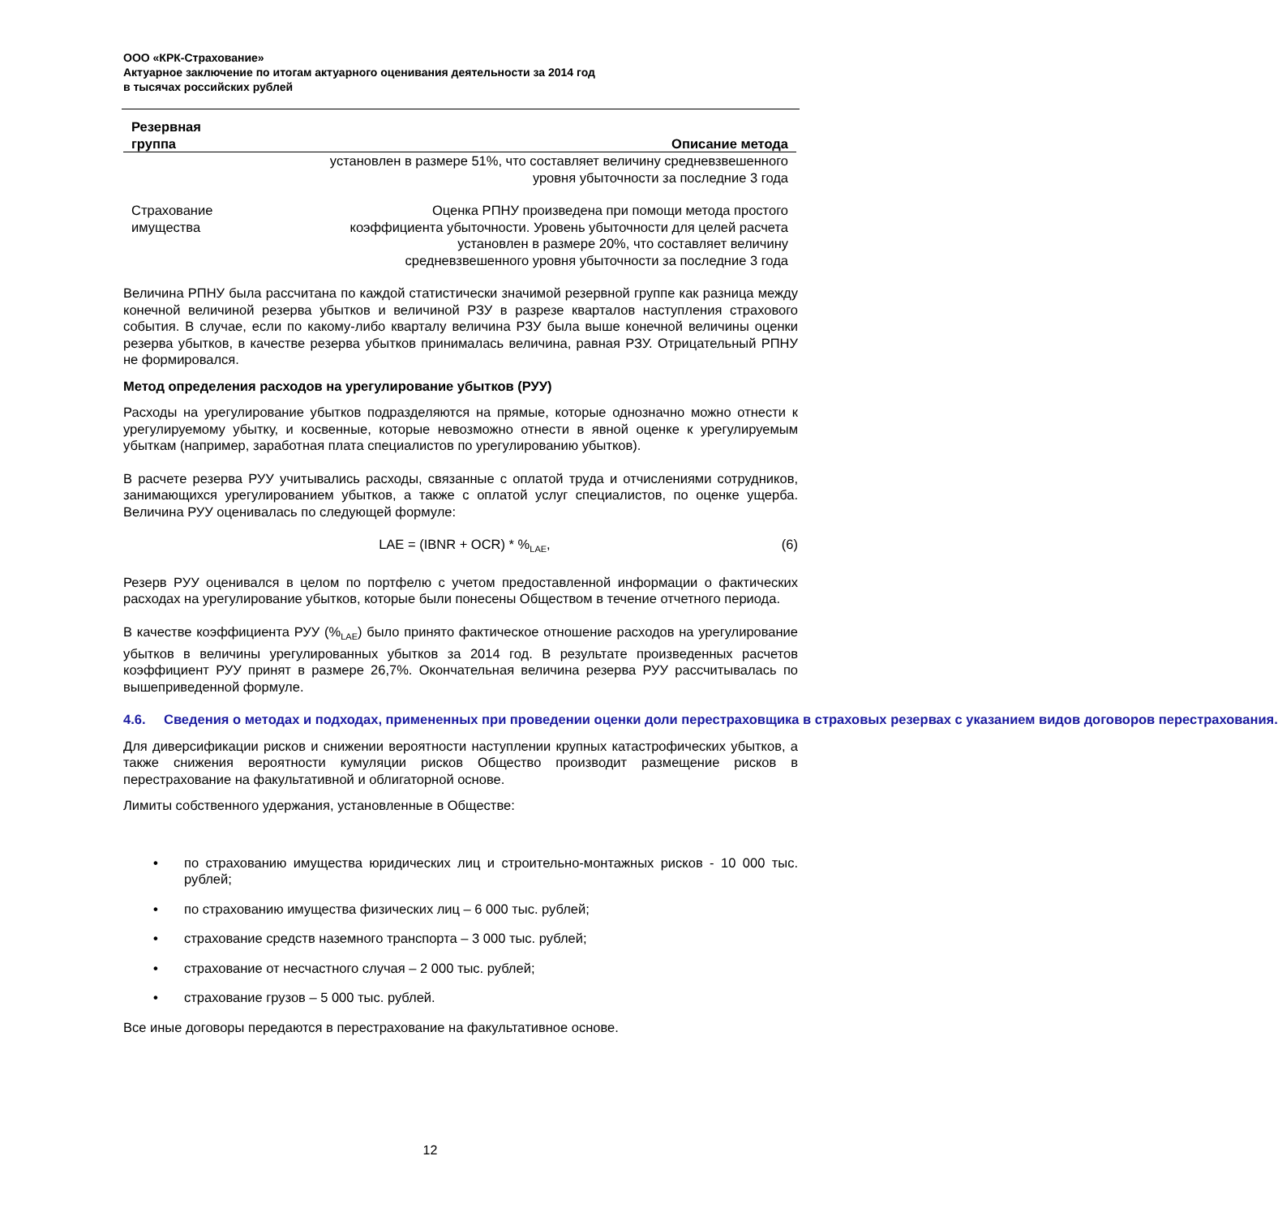ООО «КРК-Страхование»
Актуарное заключение по итогам актуарного оценивания деятельности за 2014 год
в тысячах российских рублей
| Резервная группа | Описание метода |
| --- | --- |
| | установлен в размере 51%, что составляет величину средневзвешенного уровня убыточности за последние 3 года |
| Страхование имущества | Оценка РПНУ произведена при помощи метода простого коэффициента убыточности. Уровень убыточности для целей расчета установлен в размере 20%, что составляет величину средневзвешенного уровня убыточности за последние 3 года |
Величина РПНУ была рассчитана по каждой статистически значимой резервной группе как разница между конечной величиной резерва убытков и величиной РЗУ в разрезе кварталов наступления страхового события. В случае, если по какому-либо кварталу величина РЗУ была выше конечной величины оценки резерва убытков, в качестве резерва убытков принималась величина, равная РЗУ. Отрицательный РПНУ не формировался.
Метод определения расходов на урегулирование убытков (РУУ)
Расходы на урегулирование убытков подразделяются на прямые, которые однозначно можно отнести к урегулируемому убытку, и косвенные, которые невозможно отнести в явной оценке к урегулируемым убыткам (например, заработная плата специалистов по урегулированию убытков).
В расчете резерва РУУ учитывались расходы, связанные с оплатой труда и отчислениями сотрудников, занимающихся урегулированием убытков, а также с оплатой услуг специалистов, по оценке ущерба. Величина РУУ оценивалась по следующей формуле:
LAE = (IBNR + OCR) * %<sub>LAE</sub>, (6)
Резерв РУУ оценивался в целом по портфелю с учетом предоставленной информации о фактических расходах на урегулирование убытков, которые были понесены Обществом в течение отчетного периода.
В качестве коэффициента РУУ (%<sub>LAE</sub>) было принято фактическое отношение расходов на урегулирование убытков в величины урегулированных убытков за 2014 год. В результате произведенных расчетов коэффициент РУУ принят в размере 26,7%. Окончательная величина резерва РУУ рассчитывалась по вышеприведенной формуле.
4.6. Сведения о методах и подходах, примененных при проведении оценки доли перестраховщика в страховых резервах с указанием видов договоров перестрахования.
Для диверсификации рисков и снижении вероятности наступлении крупных катастрофических убытков, а также снижения вероятности кумуляции рисков Общество производит размещение рисков в перестрахование на факультативной и облигаторной основе.
Лимиты собственного удержания, установленные в Обществе:
• по страхованию имущества юридических лиц и строительно-монтажных рисков - 10 000 тыс. рублей;
• по страхованию имущества физических лиц – 6 000 тыс. рублей;
• страхование средств наземного транспорта – 3 000 тыс. рублей;
• страхование от несчастного случая – 2 000 тыс. рублей;
• страхование грузов – 5 000 тыс. рублей.
Все иные договоры передаются в перестрахование на факультативное основе.
12